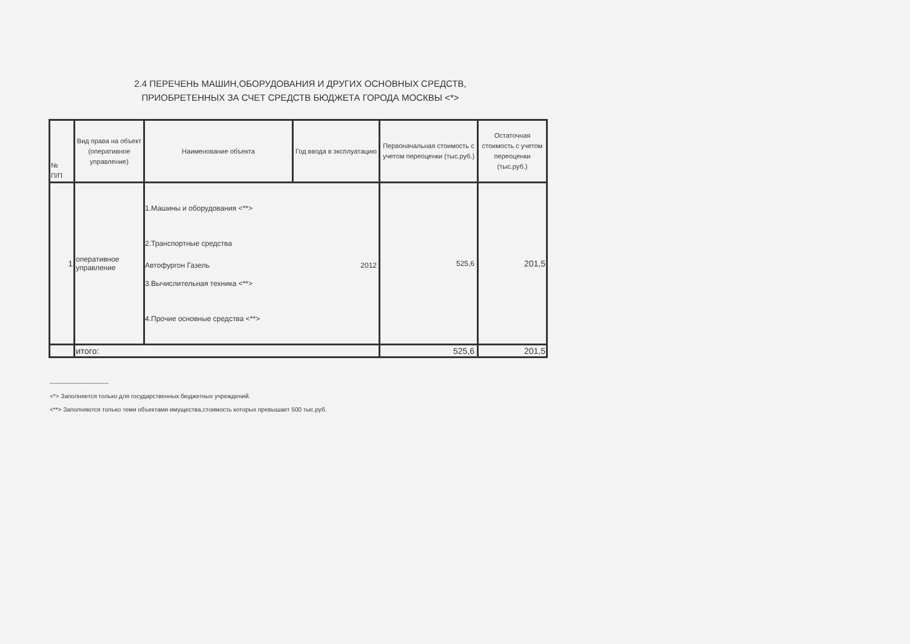2.4 ПЕРЕЧЕНЬ МАШИН,ОБОРУДОВАНИЯ И ДРУГИХ ОСНОВНЫХ СРЕДСТВ,
ПРИОБРЕТЕННЫХ ЗА СЧЕТ СРЕДСТВ БЮДЖЕТА ГОРОДА МОСКВЫ <*>
| № П/П | Вид права на объект (оперативное управление) | Наименование объекта | Год ввода в эксплуатацию | Первоначальная стоимость с учетом переоценки (тыс.руб.) | Остаточная стоимость с учетом переоценки (тыс.руб.) |
| --- | --- | --- | --- | --- | --- |
| 1 | оперативное управление | 1.Машины и оборудования <**> 2.Транспортные средства Автофургон Газель 2012 3.Вычислительная техника <**> 4.Прочие основные средства <**> | | 525,6 | 201,5 |
| | итого: | | | 525,6 | 201,5 |
-----------------------------
<*> Заполняется только для государственных бюджетных учреждений.
<**> Заполняются только теми объектами имущества,стоимость которых превышает 500 тыс.руб.